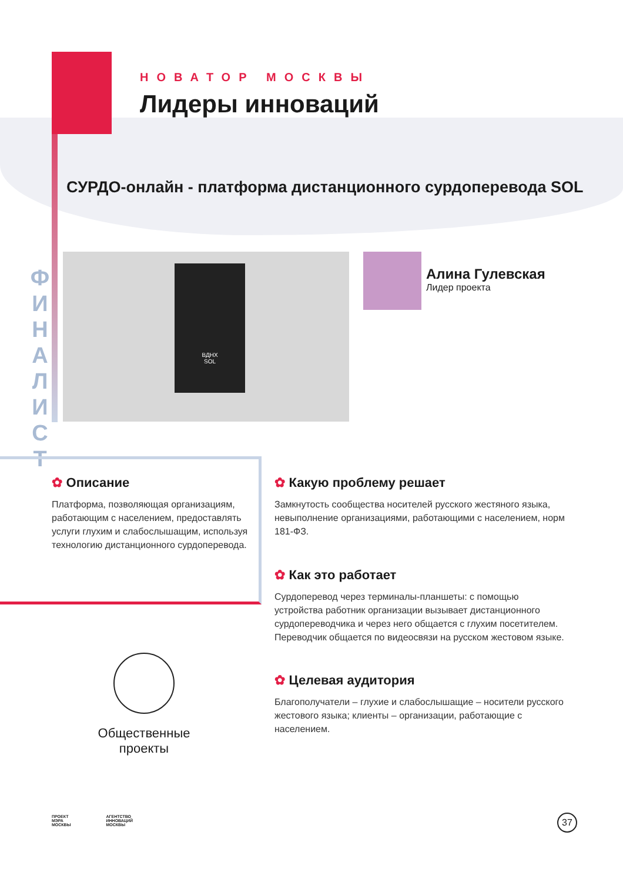НОВАТОР МОСКВЫ
Лидеры инноваций
СУРДО-онлайн - платформа дистанционного сурдоперевода SOL
Ф
И
Н
А
Л
И
С
Т
ВДНХ
SOL
Алина Гулевская
Лидер проекта
✿ Описание
Платформа, позволяющая организациям, работающим с населением, предоставлять услуги глухим и слабослышащим, используя технологию дистанционного сурдоперевода.
✿ Какую проблему решает
Замкнутость сообщества носителей русского жестяного языка, невыполнение организациями, работающими с населением, норм 181-ФЗ.
✿ Как это работает
Сурдоперевод через терминалы-планшеты: с помощью устройства работник организации вызывает дистанционного сурдопереводчика и через него общается с глухим посетителем. Переводчик общается по видеосвязи на русском жестовом языке.
✿ Целевая аудитория
Благополучатели – глухие и слабослышащие – носители русского жестового языка; клиенты – организации, работающие с населением.
Общественные
проекты
ПРОЕКТ
МЭРА
МОСКВЫ
АГЕНТСТВО
ИННОВАЦИЙ
МОСКВЫ
37